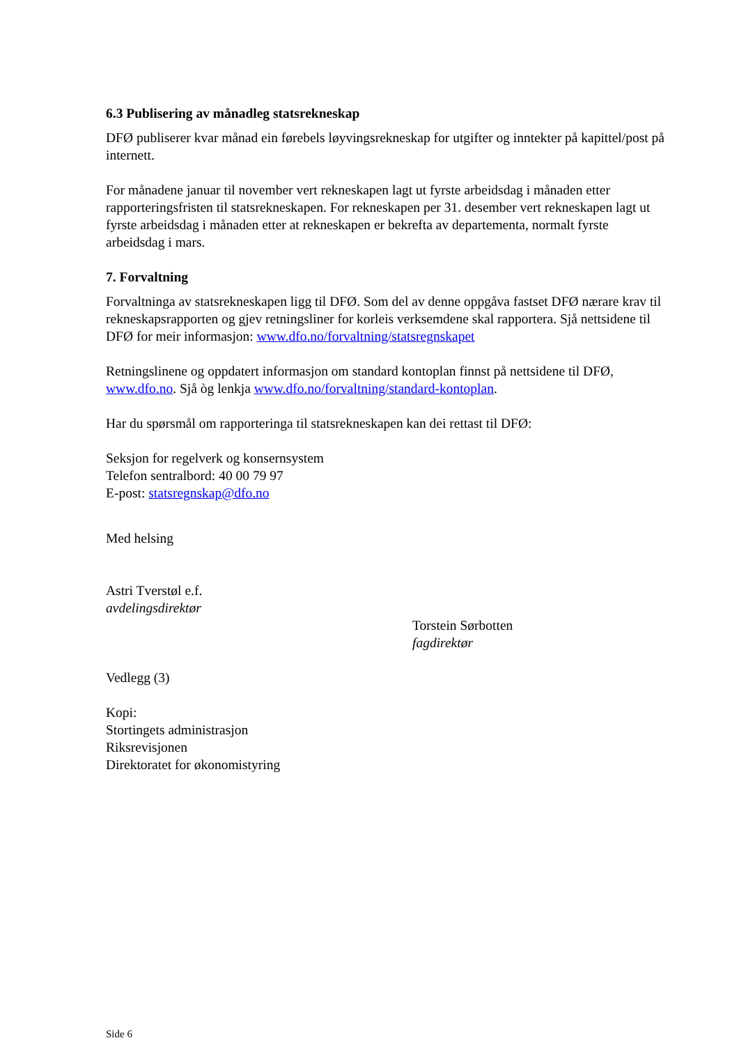6.3 Publisering av månadleg statsrekneskap
DFØ publiserer kvar månad ein førebels løyvingsrekneskap for utgifter og inntekter på kapittel/post på internett.
For månadene januar til november vert rekneskapen lagt ut fyrste arbeidsdag i månaden etter rapporteringsfristen til statsrekneskapen. For rekneskapen per 31. desember vert rekneskapen lagt ut fyrste arbeidsdag i månaden etter at rekneskapen er bekrefta av departementa, normalt fyrste arbeidsdag i mars.
7. Forvaltning
Forvaltninga av statsrekneskapen ligg til DFØ. Som del av denne oppgåva fastset DFØ nærare krav til rekneskapsrapporten og gjev retningsliner for korleis verksemdene skal rapportera. Sjå nettsidene til DFØ for meir informasjon: www.dfo.no/forvaltning/statsregnskapet
Retningslinene og oppdatert informasjon om standard kontoplan finnst på nettsidene til DFØ, www.dfo.no. Sjå òg lenkja www.dfo.no/forvaltning/standard-kontoplan.
Har du spørsmål om rapporteringa til statsrekneskapen kan dei rettast til DFØ:
Seksjon for regelverk og konsernsystem
Telefon sentralbord: 40 00 79 97
E-post: statsregnskap@dfo.no
Med helsing
Astri Tverstøl e.f.
avdelingsdirektør
Torstein Sørbotten
fagdirektør
Vedlegg (3)
Kopi:
Stortingets administrasjon
Riksrevisjonen
Direktoratet for økonomistyring
Side 6